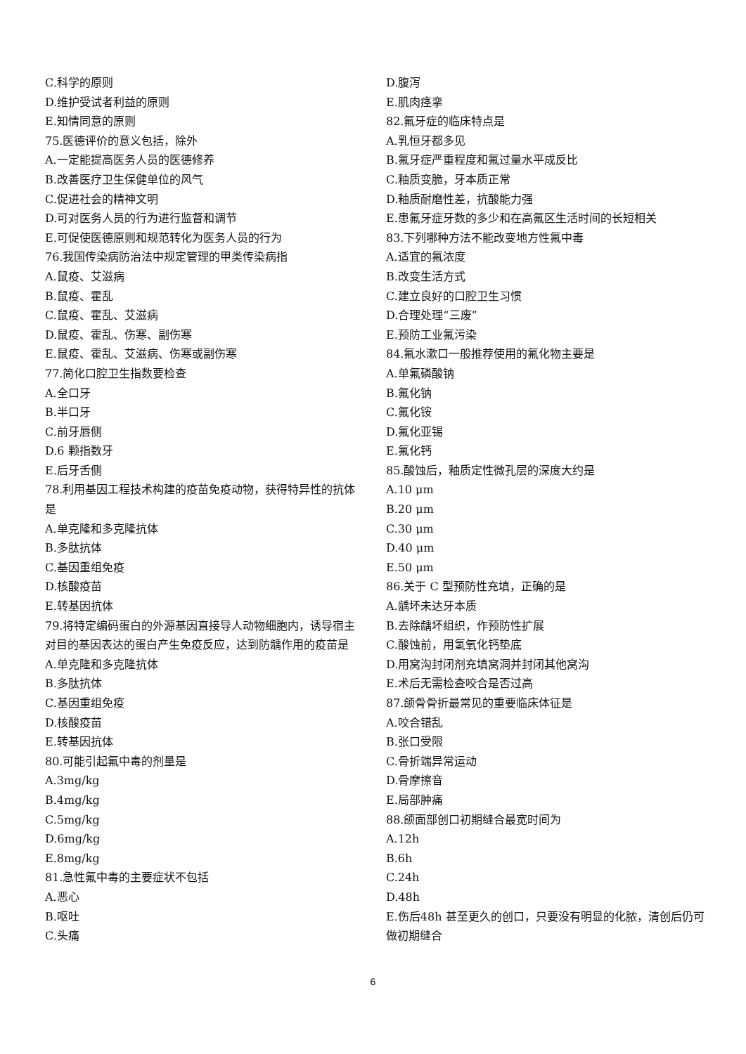C.科学的原则
D.维护受试者利益的原则
E.知情同意的原则
75.医德评价的意义包括，除外
A.一定能提高医务人员的医德修养
B.改善医疗卫生保健单位的风气
C.促进社会的精神文明
D.可对医务人员的行为进行监督和调节
E.可促使医德原则和规范转化为医务人员的行为
76.我国传染病防治法中规定管理的甲类传染病指
A.鼠疫、艾滋病
B.鼠疫、霍乱
C.鼠疫、霍乱、艾滋病
D.鼠疫、霍乱、伤寒、副伤寒
E.鼠疫、霍乱、艾滋病、伤寒或副伤寒
77.简化口腔卫生指数要检查
A.全口牙
B.半口牙
C.前牙唇侧
D.6 颗指数牙
E.后牙舌侧
78.利用基因工程技术构建的疫苗免疫动物，获得特异性的抗体是
A.单克隆和多克隆抗体
B.多肽抗体
C.基因重组免疫
D.核酸疫苗
E.转基因抗体
79.将特定编码蛋白的外源基因直接导人动物细胞内，诱导宿主对目的基因表达的蛋白产生免疫反应，达到防龋作用的疫苗是
A.单克隆和多克隆抗体
B.多肽抗体
C.基因重组免疫
D.核酸疫苗
E.转基因抗体
80.可能引起氟中毒的剂量是
A.3mg/kg
B.4mg/kg
C.5mg/kg
D.6mg/kg
E.8mg/kg
81.急性氟中毒的主要症状不包括
A.恶心
B.呕吐
C.头痛
D.腹泻
E.肌肉痉挛
82.氟牙症的临床特点是
A.乳恒牙都多见
B.氟牙症严重程度和氟过量水平成反比
C.釉质变脆，牙本质正常
D.釉质耐磨性差，抗酸能力强
E.患氟牙症牙数的多少和在高氟区生活时间的长短相关
83.下列哪种方法不能改变地方性氟中毒
A.适宜的氟浓度
B.改变生活方式
C.建立良好的口腔卫生习惯
D.合理处理“三废”
E.预防工业氟污染
84.氟水漱口一般推荐使用的氟化物主要是
A.单氟磷酸钠
B.氟化钠
C.氟化铵
D.氟化亚锡
E.氟化钙
85.酸蚀后，釉质定性微孔层的深度大约是
A.10 μm
B.20 μm
C.30 μm
D.40 μm
E.50 μm
86.关于 C 型预防性充填，正确的是
A.龋坏未达牙本质
B.去除龋坏组织，作预防性扩展
C.酸蚀前，用氢氧化钙垫底
D.用窝沟封闭剂充填窝洞并封闭其他窝沟
E.术后无需检查咬合是否过高
87.颌骨骨折最常见的重要临床体征是
A.咬合错乱
B.张口受限
C.骨折端异常运动
D.骨摩擦音
E.局部肿痛
88.颌面部创口初期缝合最宽时间为
A.12h
B.6h
C.24h
D.48h
E.伤后48h 甚至更久的创口，只要没有明显的化脓，清创后仍可做初期缝合
6